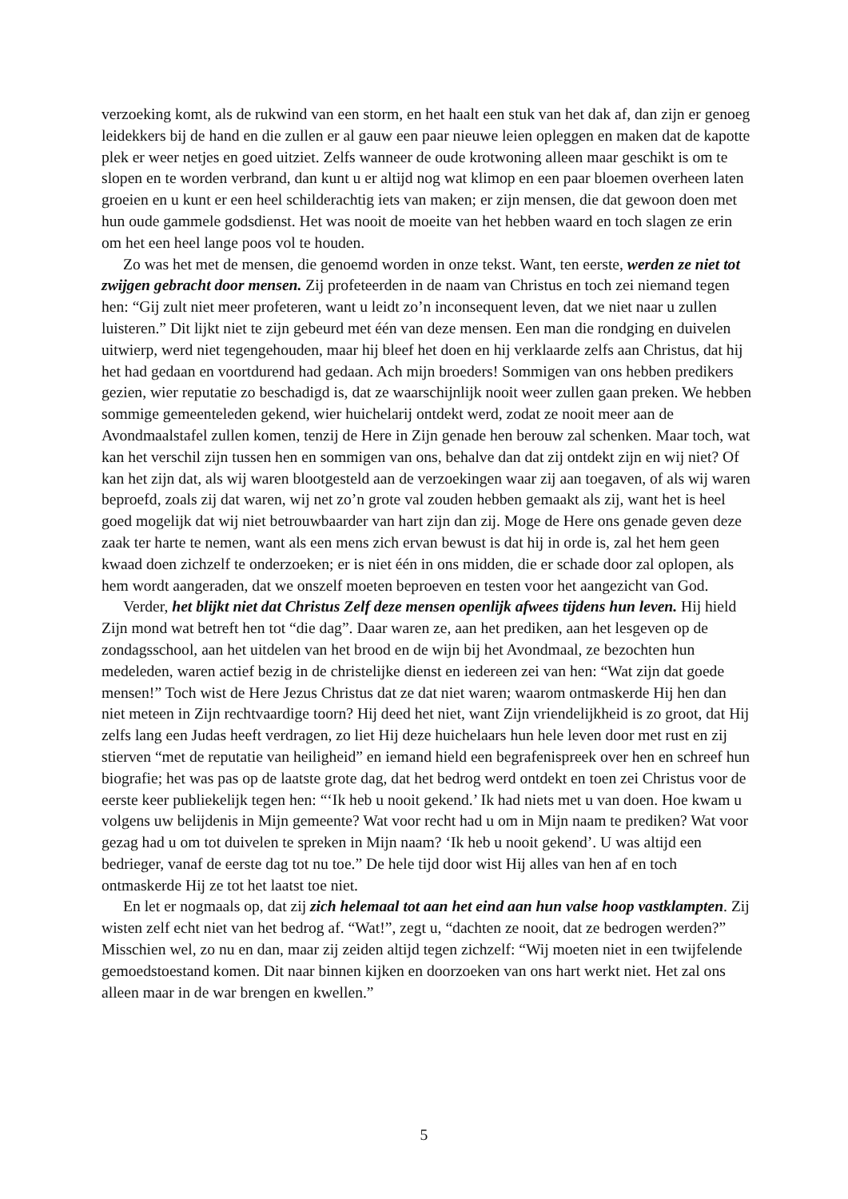verzoeking komt, als de rukwind van een storm, en het haalt een stuk van het dak af, dan zijn er genoeg leidekkers bij de hand en die zullen er al gauw een paar nieuwe leien opleggen en maken dat de kapotte plek er weer netjes en goed uitziet. Zelfs wanneer de oude krotwoning alleen maar geschikt is om te slopen en te worden verbrand, dan kunt u er altijd nog wat klimop en een paar bloemen overheen laten groeien en u kunt er een heel schilderachtig iets van maken; er zijn mensen, die dat gewoon doen met hun oude gammele godsdienst. Het was nooit de moeite van het hebben waard en toch slagen ze erin om het een heel lange poos vol te houden.
Zo was het met de mensen, die genoemd worden in onze tekst. Want, ten eerste, werden ze niet tot zwijgen gebracht door mensen. Zij profeteerden in de naam van Christus en toch zei niemand tegen hen: “Gij zult niet meer profeteren, want u leidt zo’n inconsequent leven, dat we niet naar u zullen luisteren.” Dit lijkt niet te zijn gebeurd met één van deze mensen. Een man die rondging en duivelen uitwierp, werd niet tegengehouden, maar hij bleef het doen en hij verklaarde zelfs aan Christus, dat hij het had gedaan en voortdurend had gedaan. Ach mijn broeders! Sommigen van ons hebben predikers gezien, wier reputatie zo beschadigd is, dat ze waarschijnlijk nooit weer zullen gaan preken. We hebben sommige gemeenteleden gekend, wier huichelarij ontdekt werd, zodat ze nooit meer aan de Avondmaalstafel zullen komen, tenzij de Here in Zijn genade hen berouw zal schenken. Maar toch, wat kan het verschil zijn tussen hen en sommigen van ons, behalve dan dat zij ontdekt zijn en wij niet? Of kan het zijn dat, als wij waren blootgesteld aan de verzoekingen waar zij aan toegaven, of als wij waren beproefd, zoals zij dat waren, wij net zo’n grote val zouden hebben gemaakt als zij, want het is heel goed mogelijk dat wij niet betrouwbaarder van hart zijn dan zij. Moge de Here ons genade geven deze zaak ter harte te nemen, want als een mens zich ervan bewust is dat hij in orde is, zal het hem geen kwaad doen zichzelf te onderzoeken; er is niet één in ons midden, die er schade door zal oplopen, als hem wordt aangeraden, dat we onszelf moeten beproeven en testen voor het aangezicht van God.
Verder, het blijkt niet dat Christus Zelf deze mensen openlijk afwees tijdens hun leven. Hij hield Zijn mond wat betreft hen tot “die dag”. Daar waren ze, aan het prediken, aan het lesgeven op de zondagsschool, aan het uitdelen van het brood en de wijn bij het Avondmaal, ze bezochten hun medeleden, waren actief bezig in de christelijke dienst en iedereen zei van hen: “Wat zijn dat goede mensen!” Toch wist de Here Jezus Christus dat ze dat niet waren; waarom ontmaskerde Hij hen dan niet meteen in Zijn rechtvaardige toorn? Hij deed het niet, want Zijn vriendelijkheid is zo groot, dat Hij zelfs lang een Judas heeft verdragen, zo liet Hij deze huichelaars hun hele leven door met rust en zij stierven “met de reputatie van heiligheid” en iemand hield een begrafenispreek over hen en schreef hun biografie; het was pas op de laatste grote dag, dat het bedrog werd ontdekt en toen zei Christus voor de eerste keer publiekelijk tegen hen: “‘Ik heb u nooit gekend.’ Ik had niets met u van doen. Hoe kwam u volgens uw belijdenis in Mijn gemeente? Wat voor recht had u om in Mijn naam te prediken? Wat voor gezag had u om tot duivelen te spreken in Mijn naam? ‘Ik heb u nooit gekend’. U was altijd een bedrieger, vanaf de eerste dag tot nu toe.” De hele tijd door wist Hij alles van hen af en toch ontmaskerde Hij ze tot het laatst toe niet.
En let er nogmaals op, dat zij zich helemaal tot aan het eind aan hun valse hoop vastklampten. Zij wisten zelf echt niet van het bedrog af. “Wat!”, zegt u, “dachten ze nooit, dat ze bedrogen werden?” Misschien wel, zo nu en dan, maar zij zeiden altijd tegen zichzelf: “Wij moeten niet in een twijfelende gemoedstoestand komen. Dit naar binnen kijken en doorzoeken van ons hart werkt niet. Het zal ons alleen maar in de war brengen en kwellen.”
5